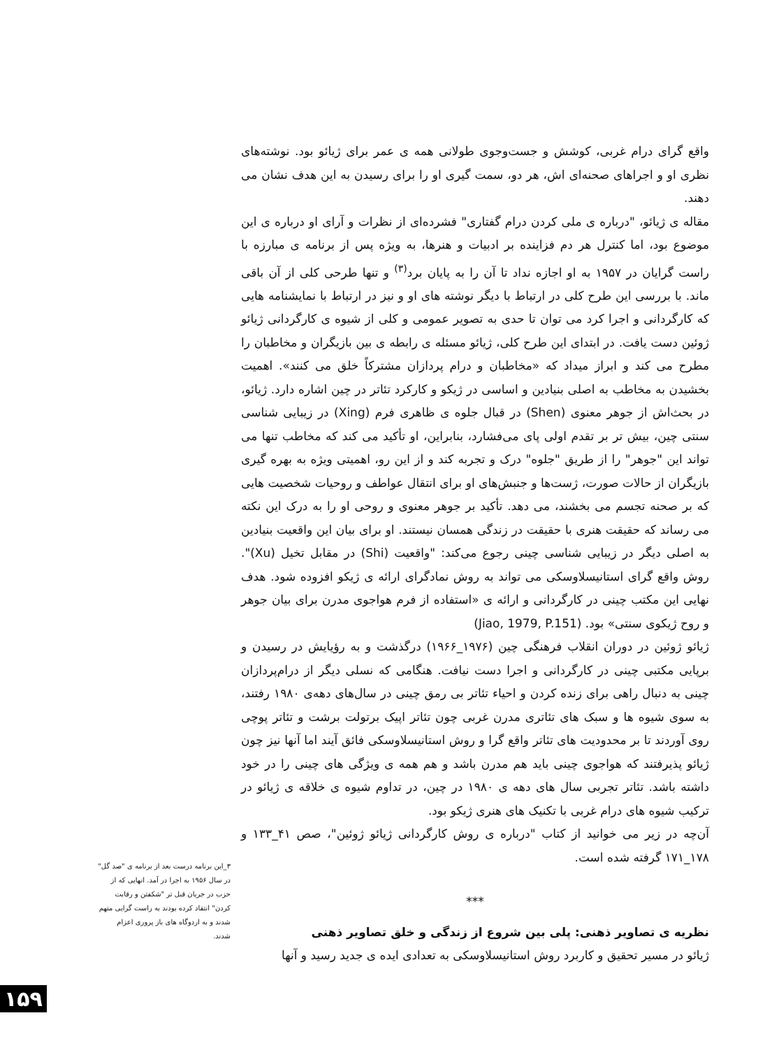واقع گرای درام غربی، کوشش و جست‌وجوی طولانی همه ی عمر برای ژیائو بود. نوشته‌های نظری او و اجراهای صحنه‌ای اش، هر دو، سمت گیری او را برای رسیدن به این هدف نشان می دهند.
مقاله ی ژیائو، "درباره ی ملی کردن درام گفتاری" فشرده‌ای از نظرات و آرای او درباره ی این موضوع بود، اما کنترل هر دم فزاینده بر ادبیات و هنرها، به ویژه پس از برنامه ی مبارزه با راست گرایان در ۱۹۵۷ به او اجازه نداد تا آن را به پایان برد<sup>(۳)</sup> و تنها طرحی کلی از آن باقی ماند. با بررسی این طرح کلی در ارتباط با دیگر نوشته های او و نیز در ارتباط با نمایشنامه هایی که کارگردانی و اجرا کرد می توان تا حدی به تصویر عمومی و کلی از شیوه ی کارگردانی ژیائو ژوئین دست یافت. در ابتدای این طرح کلی، ژیائو مسئله ی رابطه ی بین بازیگران و مخاطبان را مطرح می کند و ابراز میداد که «مخاطبان و درام پردازان مشترکاً خلق می کنند». اهمیت بخشیدن به مخاطب به اصلی بنیادین و اساسی در ژیکو و کارکرد تئاتر در چین اشاره دارد. ژیائو، در بحث‌اش از جوهر معنوی (Shen) در قبال جلوه ی ظاهری فرم (Xing) در زیبایی شناسی سنتی چین، بیش تر بر تقدم اولی پای می‌فشارد، بنابراین، او تأکید می کند که مخاطب تنها می تواند این "جوهر" را از طریق "جلوه" درک و تجربه کند و از این رو، اهمیتی ویژه به بهره گیری بازیگران از حالات صورت، ژست‌ها و جنبش‌های او برای انتقال عواطف و روحیات شخصیت هایی که بر صحنه تجسم می بخشند، می دهد. تأکید بر جوهر معنوی و روحی او را به درک این نکته می رساند که حقیقت هنری با حقیقت در زندگی همسان نیستند. او برای بیان این واقعیت بنیادین به اصلی دیگر در زیبایی شناسی چینی رجوع می‌کند: "واقعیت (Shi) در مقابل تخیل (Xu)". روش واقع گرای استانیسلاوسکی می تواند به روش نمادگرای ارائه ی ژیکو افزوده شود. هدف نهایی این مکتب چینی در کارگردانی و ارائه ی «استفاده از فرم هواجوی مدرن برای بیان جوهر و روح ژیکوی سنتی» بود. (Jiao, 1979, P.151)
ژیائو ژوئین در دوران انقلاب فرهنگی چین (۱۹۷۶_۱۹۶۶) درگذشت و به رؤیایش در رسیدن و برپایی مکتبی چینی در کارگردانی و اجرا دست نیافت. هنگامی که نسلی دیگر از درام‌پردازان چینی به دنبال راهی برای زنده کردن و احیاء تئاتر بی رمق چینی در سال‌های دهه‌ی ۱۹۸۰ رفتند، به سوی شیوه ها و سبک های تئاتری مدرن غربی چون تئاتر اپیک برتولت برشت و تئاتر پوچی روی آوردند تا بر محدودیت های تئاتر واقع گرا و روش استانیسلاوسکی فائق آیند اما آنها نیز چون ژیائو پذیرفتند که هواجوی چینی باید هم مدرن باشد و هم همه ی ویژگی های چینی را در خود داشته باشد. تئاتر تجربی سال های دهه ی ۱۹۸۰ در چین، در تداوم شیوه ی خلاقه ی ژیائو در ترکیب شیوه های درام غربی با تکنیک های هنری ژیکو بود.
آن‌چه در زیر می خوانید از کتاب "درباره ی روش کارگردانی ژیائو ژوئین"، صص ۴۱_۱۳۳ و ۱۷۸_۱۷۱ گرفته شده است.
***
نظریه ی تصاویر ذهنی: پلی بین شروع از زندگی و خلق تصاویر ذهنی
ژیائو در مسیر تحقیق و کاربرد روش استانیسلاوسکی به تعدادی ایده ی جدید رسید و آنها
۳_این برنامه درست بعد از برنامه ی "صد گل" در سال ۱۹۵۶ به اجرا در آمد. انهایی که از حزب در جریان قبل تر "شکفتن و رقابت کردن" انتقاد کرده بودند به راست گرایی متهم شدند و به اردوگاه های باز پروری اعزام شدند.
۱۵۹